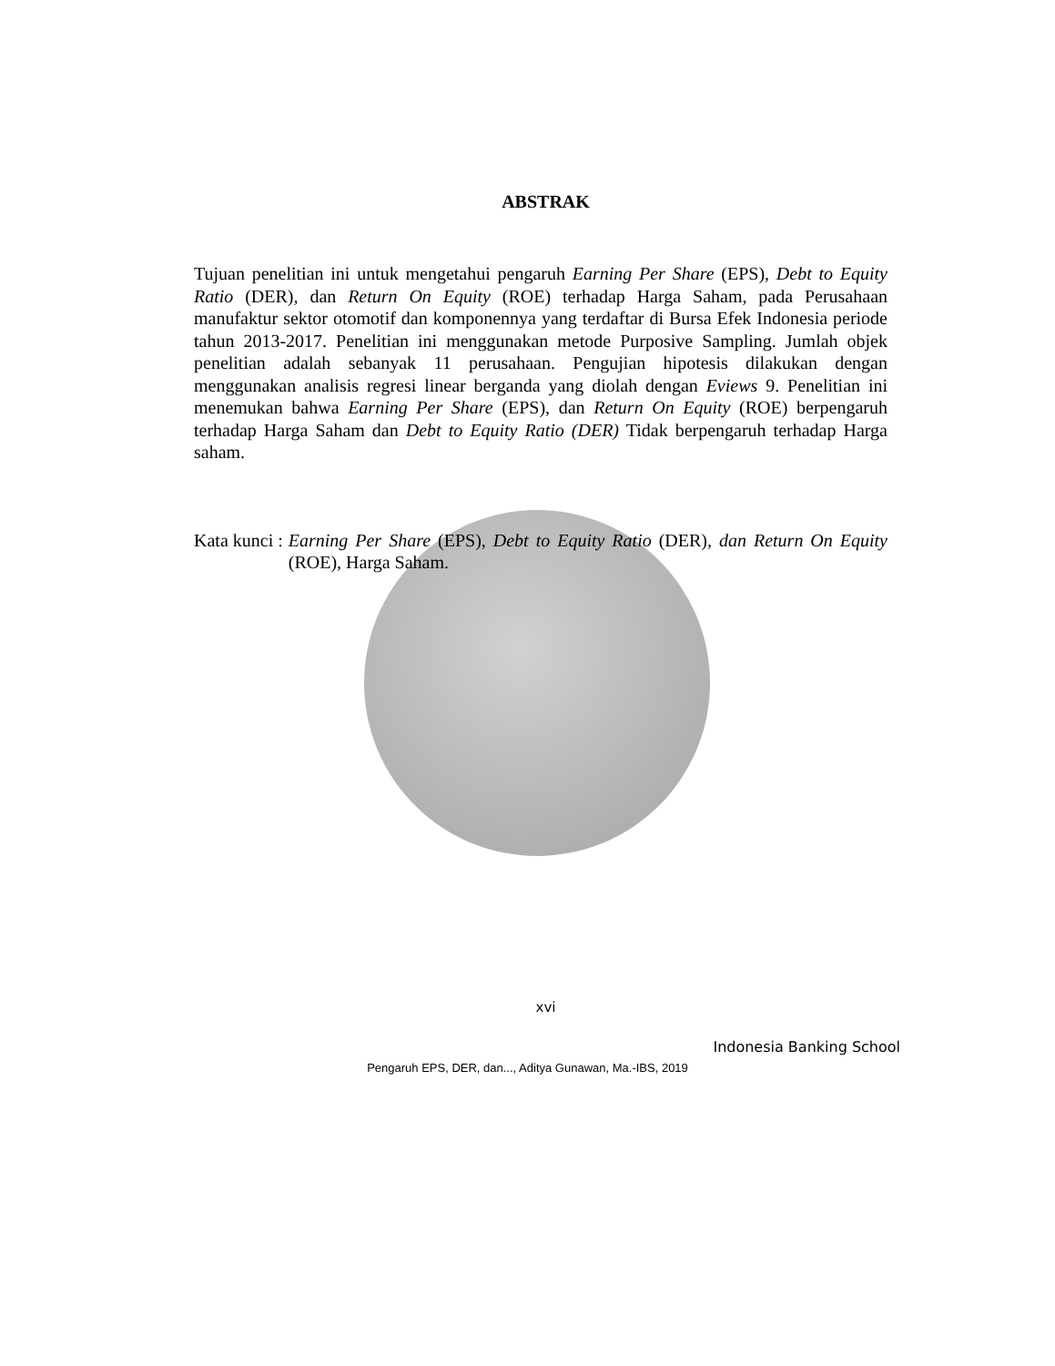ABSTRAK
Tujuan penelitian ini untuk mengetahui pengaruh Earning Per Share (EPS), Debt to Equity Ratio (DER), dan Return On Equity (ROE) terhadap Harga Saham, pada Perusahaan manufaktur sektor otomotif dan komponennya yang terdaftar di Bursa Efek Indonesia periode tahun 2013-2017. Penelitian ini menggunakan metode Purposive Sampling. Jumlah objek penelitian adalah sebanyak 11 perusahaan. Pengujian hipotesis dilakukan dengan menggunakan analisis regresi linear berganda yang diolah dengan Eviews 9. Penelitian ini menemukan bahwa Earning Per Share (EPS), dan Return On Equity (ROE) berpengaruh terhadap Harga Saham dan Debt to Equity Ratio (DER) Tidak berpengaruh terhadap Harga saham.
Kata kunci : Earning Per Share (EPS), Debt to Equity Ratio (DER), dan Return On Equity (ROE), Harga Saham.
xvi
Indonesia Banking School
Pengaruh EPS, DER, dan..., Aditya Gunawan, Ma.-IBS, 2019